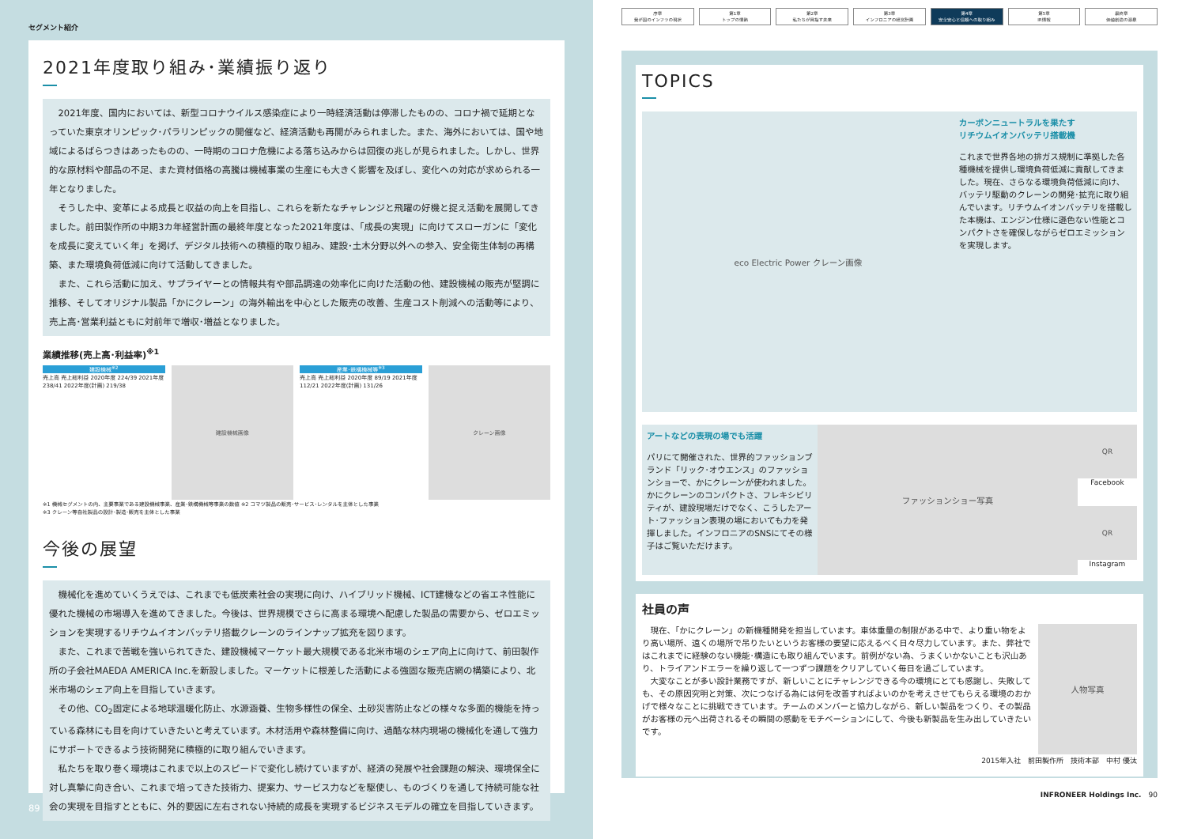セグメント紹介
2021年度取り組み･業績振り返り
2021年度、国内においては、新型コロナウイルス感染症により一時経済活動は停滞したものの、コロナ禍で延期となっていた東京オリンピック･パラリンピックの開催など、経済活動も再開がみられました。また、海外においては、国や地域によるばらつきはあったものの、一時期のコロナ危機による落ち込みからは回復の兆しが見られました。しかし、世界的な原材料や部品の不足、また資材価格の高騰は機械事業の生産にも大きく影響を及ぼし、変化への対応が求められる一年となりました。
そうした中、変革による成長と収益の向上を目指し、これらを新たなチャレンジと飛躍の好機と捉え活動を展開してきました。前田製作所の中期3カ年経営計画の最終年度となった2021年度は、「成長の実現」に向けてスローガンに「変化を成長に変えていく年」を掲げ、デジタル技術への積極的取り組み、建設･土木分野以外への参入、安全衛生体制の再構築、また環境負荷低減に向けて活動してきました。
また、これら活動に加え、サプライヤーとの情報共有や部品調達の効率化に向けた活動の他、建設機械の販売が堅調に推移、そしてオリジナル製品「かにクレーン」の海外輸出を中心とした販売の改善、生産コスト削減への活動等により、売上高･営業利益ともに対前年で増収･増益となりました。
業績推移(売上高･利益率)<sup>※1</sup>
建設機械<sup>※2</sup>
売上高 売上総利益 2020年度 224/39 2021年度 238/41 2022年度(計画) 219/38
建設機械画像 産業･鉄構機械等<sup>※3</sup>
売上高 売上総利益 2020年度 89/19 2021年度 112/21 2022年度(計画) 131/26
クレーン画像
※1 機械セグメントの内、主要事業である建設機械事業、産業･鉄構機械等事業の数値 ※2 コマツ製品の販売･サービス･レンタルを主体とした事業
※3 クレーン等自社製品の設計･製造･販売を主体とした事業
今後の展望
機械化を進めていくうえでは、これまでも低炭素社会の実現に向け、ハイブリッド機械、ICT建機などの省エネ性能に優れた機械の市場導入を進めてきました。今後は、世界規模でさらに高まる環境へ配慮した製品の需要から、ゼロエミッションを実現するリチウムイオンバッテリ搭載クレーンのラインナップ拡充を図ります。
また、これまで苦戦を強いられてきた、建設機械マーケット最大規模である北米市場のシェア向上に向けて、前田製作所の子会社MAEDA AMERICA Inc.を新設しました。マーケットに根差した活動による強固な販売店網の構築により、北米市場のシェア向上を目指していきます。
その他、CO<sub>2</sub>固定による地球温暖化防止、水源涵養、生物多様性の保全、土砂災害防止などの様々な多面的機能を持っている森林にも目を向けていきたいと考えています。木材活用や森林整備に向け、過酷な林内現場の機械化を通して強力にサポートできるよう技術開発に積極的に取り組んでいきます。
私たちを取り巻く環境はこれまで以上のスピードで変化し続けていますが、経済の発展や社会課題の解決、環境保全に対し真摯に向き合い、これまで培ってきた技術力、提案力、サービス力などを駆使し、ものづくりを通して持続可能な社会の実現を目指すとともに、外的要因に左右されない持続的成長を実現するビジネスモデルの確立を目指していきます。
89
序章
我が国のインフラの現状
第1章
トップの情熱
第2章
私たちが目指す未来
第3章
インフロニアの経営計画
第4章
安全安心と信頼への取り組み
第5章
IR情報
最終章
価値創造の源泉
TOPICS
eco Electric Power クレーン画像
カーボンニュートラルを果たす
リチウムイオンバッテリ搭載機
これまで世界各地の排ガス規制に準拠した各種機械を提供し環境負荷低減に貢献してきました。現在、さらなる環境負荷低減に向け、バッテリ駆動のクレーンの開発･拡充に取り組んでいます。リチウムイオンバッテリを搭載した本機は、エンジン仕様に遜色ない性能とコンパクトさを確保しながらゼロエミッションを実現します。
アートなどの表現の場でも活躍
パリにて開催された、世界的ファッションブランド「リック･オウエンス」のファッションショーで、かにクレーンが使われました。かにクレーンのコンパクトさ、フレキシビリティが、建設現場だけでなく、こうしたアート･ファッション表現の場においても力を発揮しました。インフロニアのSNSにてその様子はご覧いただけます。
ファッションショー写真
QR
Facebook
QR
Instagram
社員の声
現在、「かにクレーン」の新機種開発を担当しています。車体重量の制限がある中で、より重い物をより高い場所、遠くの場所で吊りたいというお客様の要望に応えるべく日々尽力しています。また、弊社ではこれまでに経験のない機能･構造にも取り組んでいます。前例がない為、うまくいかないことも沢山あり、トライアンドエラーを繰り返して一つずつ課題をクリアしていく毎日を過ごしています。
大変なことが多い設計業務ですが、新しいことにチャレンジできる今の環境にとても感謝し、失敗しても、その原因究明と対策、次につなげる為には何を改善すればよいのかを考えさせてもらえる環境のおかげで様々なことに挑戦できています。チームのメンバーと協力しながら、新しい製品をつくり、その製品がお客様の元へ出荷されるその瞬間の感動をモチベーションにして、今後も新製品を生み出していきたいです。
人物写真
2015年入社　前田製作所　技術本部　中村 優汰
INFRONEER Holdings Inc.　90